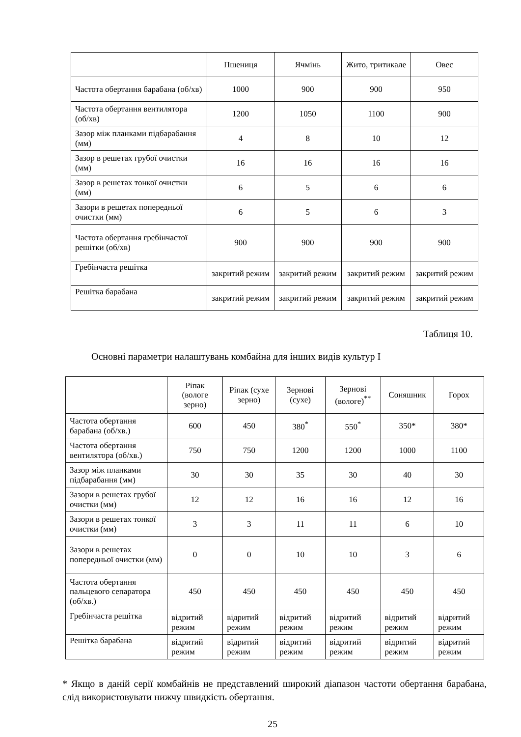| | Пшениця | Ячмінь | Жито, тритикале | Овес |
| --- | --- | --- | --- | --- |
| Частота обертання барабана (об/хв) | 1000 | 900 | 900 | 950 |
| Частота обертання вентилятора (об/хв) | 1200 | 1050 | 1100 | 900 |
| Зазор між планками підбарабання (мм) | 4 | 8 | 10 | 12 |
| Зазор в решетах грубої очистки (мм) | 16 | 16 | 16 | 16 |
| Зазор в решетах тонкої очистки (мм) | 6 | 5 | 6 | 6 |
| Зазори в решетах попередньої очистки (мм) | 6 | 5 | 6 | 3 |
| Частота обертання гребінчастої решітки (об/хв) | 900 | 900 | 900 | 900 |
| Гребінчаста решітка | закритий режим | закритий режим | закритий режим | закритий режим |
| Решітка барабана | закритий режим | закритий режим | закритий режим | закритий режим |
Таблиця 10.
Основні параметри налаштувань комбайна для інших видів культур I
| | Ріпак (вологе зерно) | Ріпак (сухе зерно) | Зернові (сухе) | Зернові (вологе)<sup>**</sup> | Соняшник | Горох |
| --- | --- | --- | --- | --- | --- | --- |
| Частота обертання барабана (об/хв.) | 600 | 450 | 380<sup>*</sup> | 550<sup>*</sup> | 350* | 380* |
| Частота обертання вентилятора (об/хв.) | 750 | 750 | 1200 | 1200 | 1000 | 1100 |
| Зазор між планками підбарабання (мм) | 30 | 30 | 35 | 30 | 40 | 30 |
| Зазори в решетах грубої очистки (мм) | 12 | 12 | 16 | 16 | 12 | 16 |
| Зазори в решетах тонкої очистки (мм) | 3 | 3 | 11 | 11 | 6 | 10 |
| Зазори в решетах попередньої очистки (мм) | 0 | 0 | 10 | 10 | 3 | 6 |
| Частота обертання пальцевого сепаратора (об/хв.) | 450 | 450 | 450 | 450 | 450 | 450 |
| Гребінчаста решітка | відритий режим | відритий режим | відритий режим | відритий режим | відритий режим | відритий режим |
| Решітка барабана | відритий режим | відритий режим | відритий режим | відритий режим | відритий режим | відритий режим |
* Якщо в даній серії комбайнів не представлений широкий діапазон частоти обертання барабана, слід використовувати нижчу швидкість обертання.
25